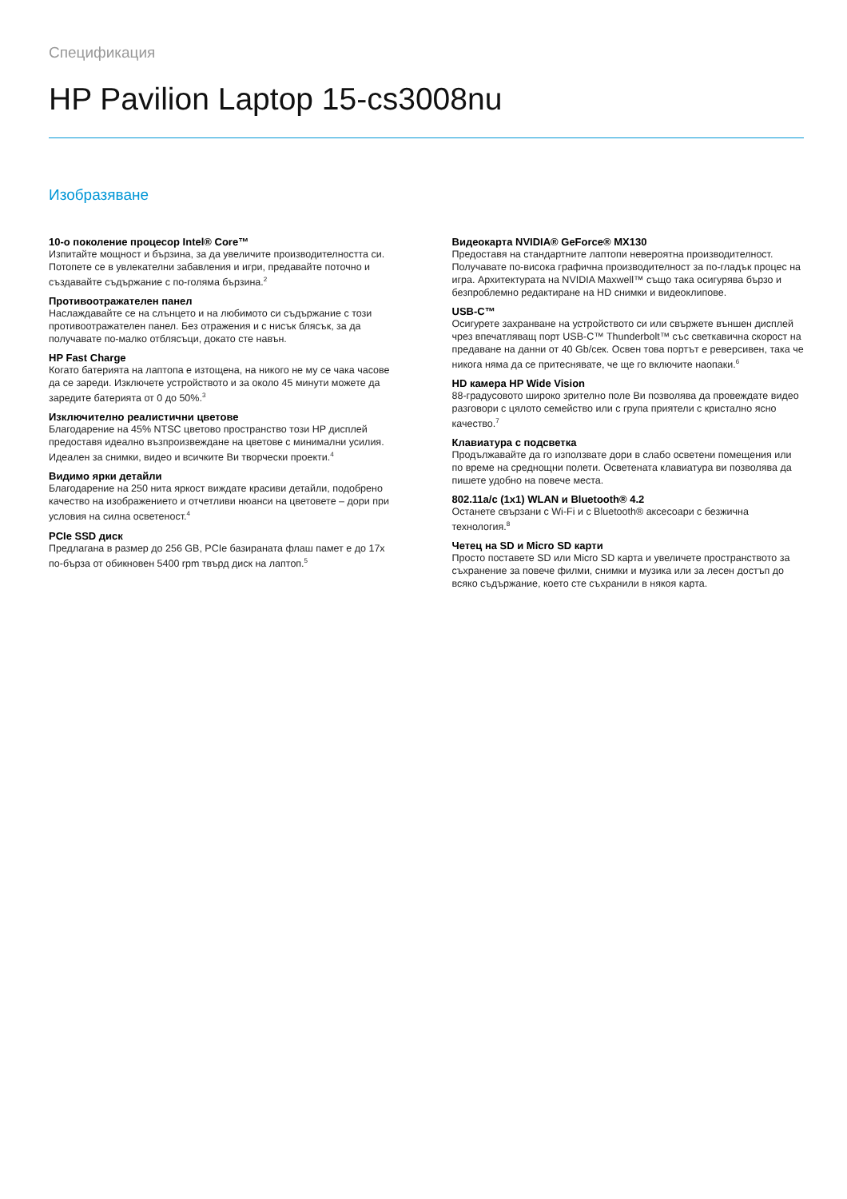Спецификация
HP Pavilion Laptop 15-cs3008nu
Изобразяване
10-о поколение процесор Intel® Core™
Изпитайте мощност и бързина, за да увеличите производителността си. Потопете се в увлекателни забавления и игри, предавайте поточно и създавайте съдържание с по-голяма бързина.<sup>2</sup>
Противоотражателен панел
Наслаждавайте се на слънцето и на любимото си съдържание с този противоотражателен панел. Без отражения и с нисък блясък, за да получавате по-малко отблясъци, докато сте навън.
HP Fast Charge
Когато батерията на лаптопа е изтощена, на никого не му се чака часове да се зареди. Изключете устройството и за около 45 минути можете да заредите батерията от 0 до 50%.<sup>3</sup>
Изключително реалистични цветове
Благодарение на 45% NTSC цветово пространство този HP дисплей предоставя идеално възпроизвеждане на цветове с минимални усилия. Идеален за снимки, видео и всичките Ви творчески проекти.<sup>4</sup>
Видимо ярки детайли
Благодарение на 250 нита яркост виждате красиви детайли, подобрено качество на изображението и отчетливи нюанси на цветовете – дори при условия на силна осветеност.<sup>4</sup>
PCIe SSD диск
Предлагана в размер до 256 GB, PCIe базираната флаш памет е до 17x по-бърза от обикновен 5400 rpm твърд диск на лаптоп.<sup>5</sup>
Видеокарта NVIDIA® GeForce® MX130
Предоставя на стандартните лаптопи невероятна производителност. Получавате по-висока графична производителност за по-гладък процес на игра. Архитектурата на NVIDIA Maxwell™ също така осигурява бързо и безпроблемно редактиране на HD снимки и видеоклипове.
USB-C™
Осигурете захранване на устройството си или свържете външен дисплей чрез впечатляващ порт USB-C™ Thunderbolt™ със светкавична скорост на предаване на данни от 40 Gb/сек. Освен това портът е реверсивен, така че никогa няма да се притеснявате, че ще го включите наопаки.<sup>6</sup>
HD камера HP Wide Vision
88-градусовото широко зрително поле Ви позволява да провеждате видео разговори с цялото семейство или с група приятели с кристално ясно качество.<sup>7</sup>
Клавиатура с подсветка
Продължавайте да го използвате дори в слабо осветени помещения или по време на среднощни полети. Осветената клавиатура ви позволява да пишете удобно на повече места.
802.11a/c (1x1) WLAN и Bluetooth® 4.2
Останете свързани с Wi-Fi и с Bluetooth® аксесоари с безжична технология.<sup>8</sup>
Четец на SD и Micro SD карти
Просто поставете SD или Micro SD карта и увеличете пространството за съхранение за повече филми, снимки и музика или за лесен достъп до всяко съдържание, което сте съхранили в някоя карта.